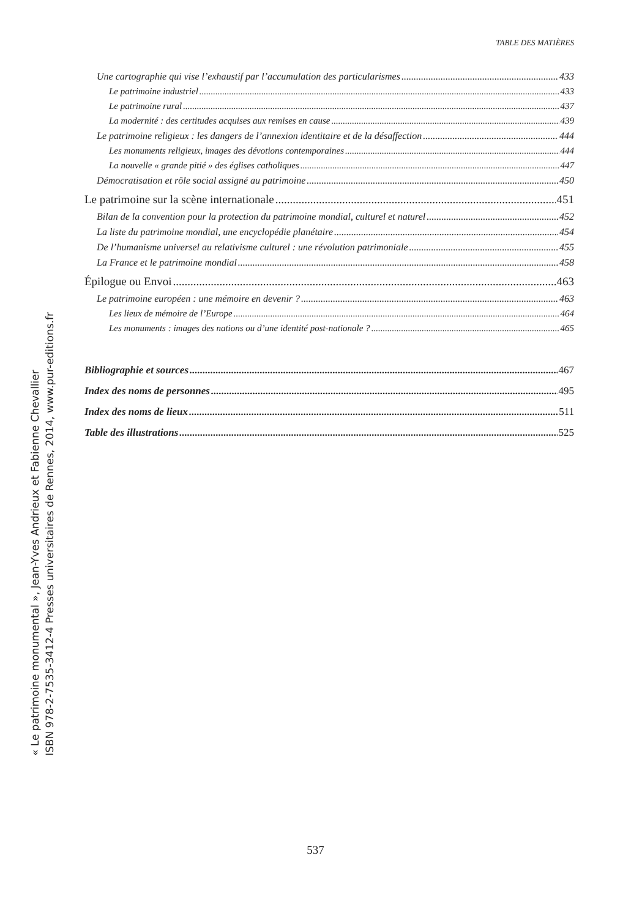TABLE DES MATIÈRES
Une cartographie qui vise l’exhaustif par l’accumulation des particularismes 433
Le patrimoine industriel 433
Le patrimoine rural 437
La modernité : des certitudes acquises aux remises en cause 439
Le patrimoine religieux : les dangers de l’annexion identitaire et de la désaffection 444
Les monuments religieux, images des dévotions contemporaines 444
La nouvelle « grande pitié » des églises catholiques 447
Démocratisation et rôle social assigné au patrimoine 450
Le patrimoine sur la scène internationale 451
Bilan de la convention pour la protection du patrimoine mondial, culturel et naturel 452
La liste du patrimoine mondial, une encyclopédie planétaire 454
De l’humanisme universel au relativisme culturel : une révolution patrimoniale 455
La France et le patrimoine mondial 458
Épilogue ou Envoi 463
Le patrimoine européen : une mémoire en devenir ? 463
Les lieux de mémoire de l’Europe 464
Les monuments : images des nations ou d’une identité post-nationale ? 465
Bibliographie et sources 467
Index des noms de personnes 495
Index des noms de lieux 511
Table des illustrations 525
« Le patrimoine monumental », Jean-Yves Andrieux et Fabienne Chevallier
ISBN 978-2-7535-3412-4 Presses universitaires de Rennes, 2014, www.pur-editions.fr
537